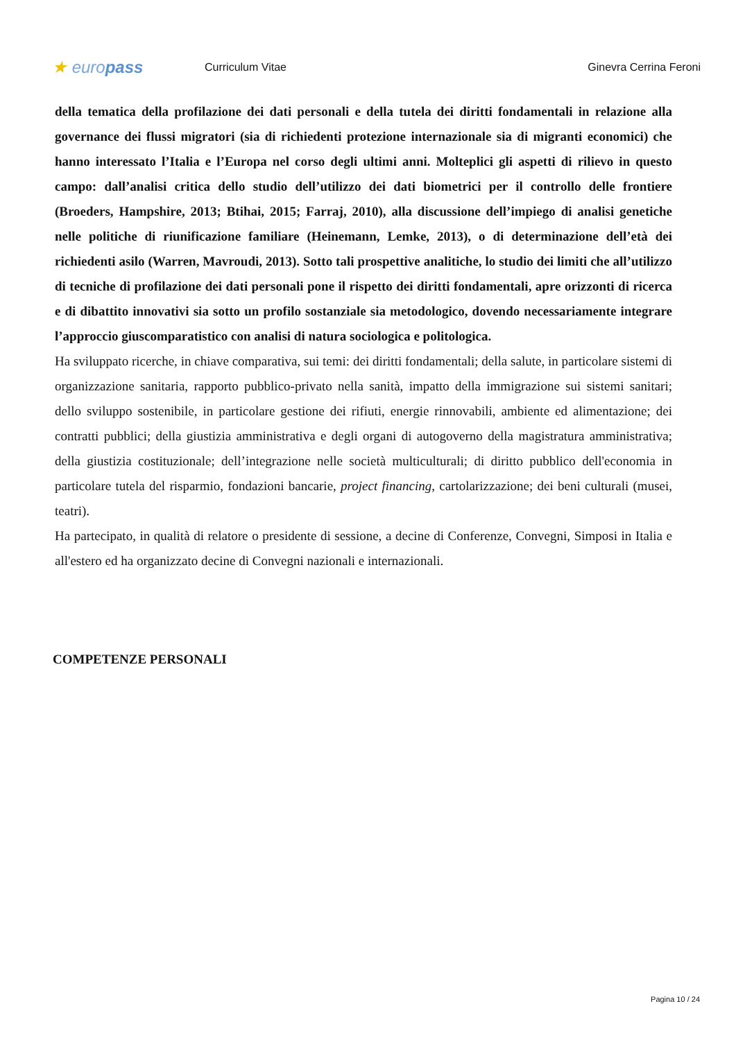★ europass
Curriculum Vitae Ginevra Cerrina Feroni
della tematica della profilazione dei dati personali e della tutela dei diritti fondamentali in relazione alla governance dei flussi migratori (sia di richiedenti protezione internazionale sia di migranti economici) che hanno interessato l’Italia e l’Europa nel corso degli ultimi anni. Molteplici gli aspetti di rilievo in questo campo: dall’analisi critica dello studio dell’utilizzo dei dati biometrici per il controllo delle frontiere (Broeders, Hampshire, 2013; Btihai, 2015; Farraj, 2010), alla discussione dell’impiego di analisi genetiche nelle politiche di riunificazione familiare (Heinemann, Lemke, 2013), o di determinazione dell’età dei richiedenti asilo (Warren, Mavroudi, 2013). Sotto tali prospettive analitiche, lo studio dei limiti che all’utilizzo di tecniche di profilazione dei dati personali pone il rispetto dei diritti fondamentali, apre orizzonti di ricerca e di dibattito innovativi sia sotto un profilo sostanziale sia metodologico, dovendo necessariamente integrare l’approccio giuscomparatistico con analisi di natura sociologica e politologica.
Ha sviluppato ricerche, in chiave comparativa, sui temi: dei diritti fondamentali; della salute, in particolare sistemi di organizzazione sanitaria, rapporto pubblico-privato nella sanità, impatto della immigrazione sui sistemi sanitari; dello sviluppo sostenibile, in particolare gestione dei rifiuti, energie rinnovabili, ambiente ed alimentazione; dei contratti pubblici; della giustizia amministrativa e degli organi di autogoverno della magistratura amministrativa; della giustizia costituzionale; dell’integrazione nelle società multiculturali; di diritto pubblico dell'economia in particolare tutela del risparmio, fondazioni bancarie, project financing, cartolarizzazione; dei beni culturali (musei, teatri).
Ha partecipato, in qualità di relatore o presidente di sessione, a decine di Conferenze, Convegni, Simposi in Italia e all'estero ed ha organizzato decine di Convegni nazionali e internazionali.
COMPETENZE PERSONALI
Pagina 10 / 24